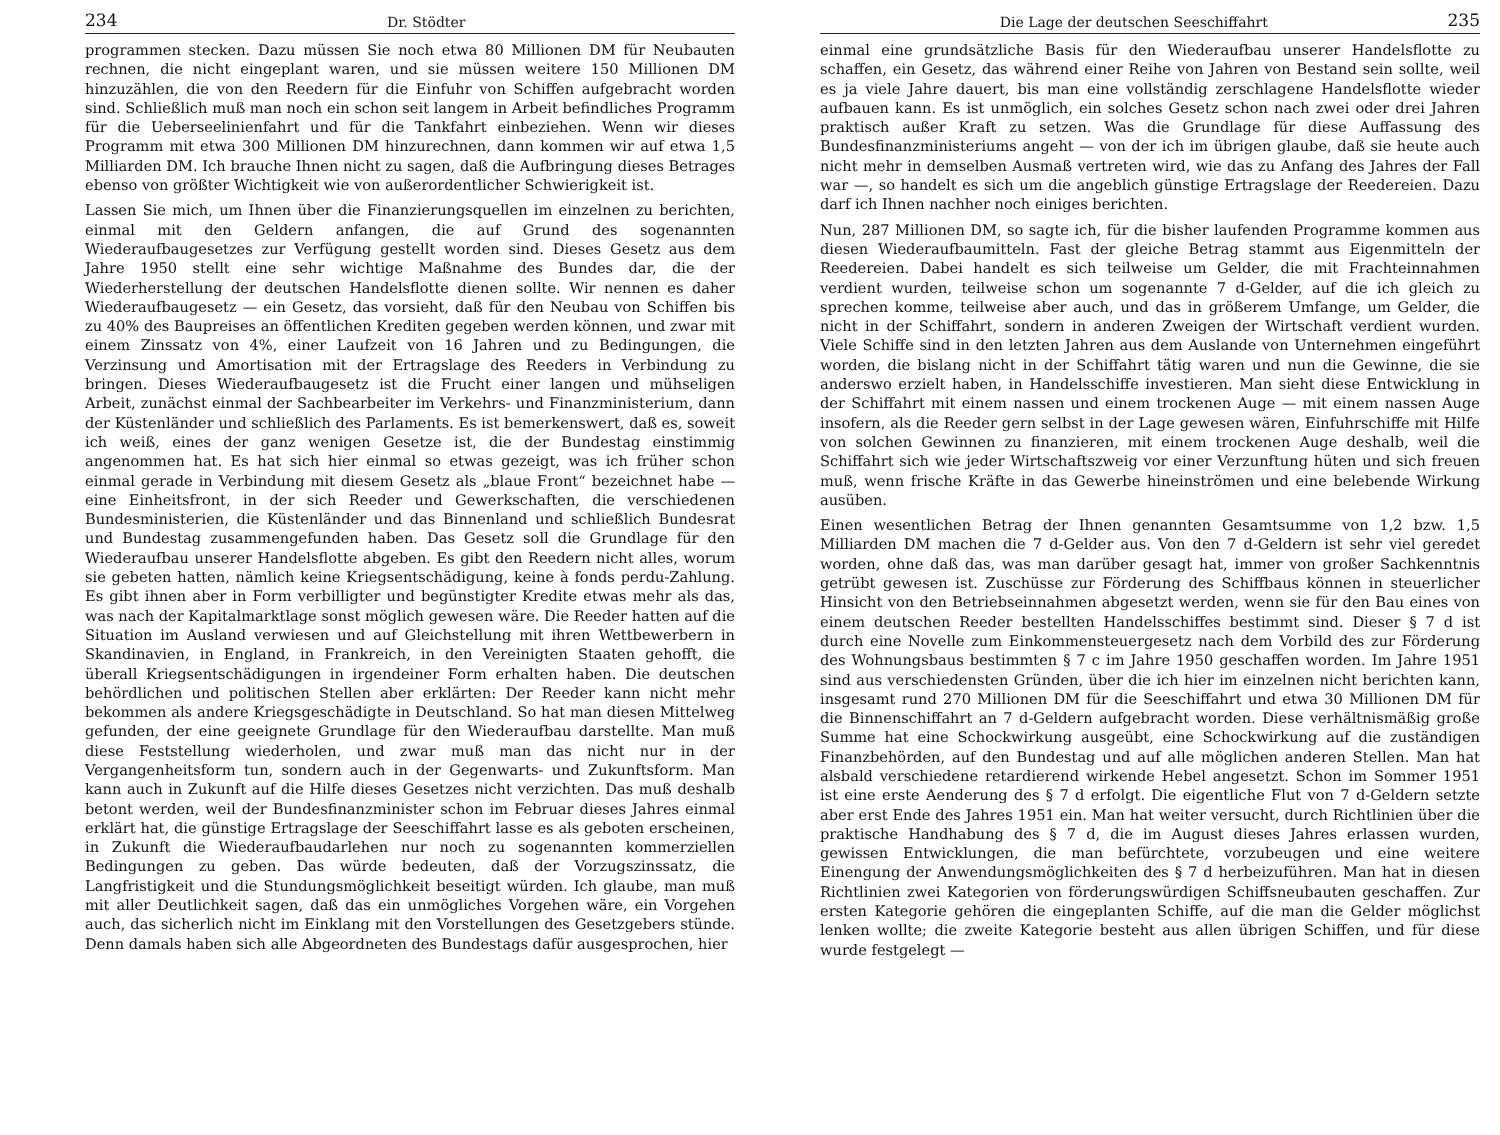234 Dr. Stödter
programmen stecken. Dazu müssen Sie noch etwa 80 Millionen DM für Neubauten rechnen, die nicht eingeplant waren, und sie müssen weitere 150 Millionen DM hinzuzählen, die von den Reedern für die Einfuhr von Schiffen aufgebracht worden sind. Schließlich muß man noch ein schon seit langem in Arbeit befindliches Programm für die Ueberseelinienfahrt und für die Tankfahrt einbeziehen. Wenn wir dieses Programm mit etwa 300 Millionen DM hinzurechnen, dann kommen wir auf etwa 1,5 Milliarden DM. Ich brauche Ihnen nicht zu sagen, daß die Aufbringung dieses Betrages ebenso von größter Wichtigkeit wie von außerordentlicher Schwierigkeit ist.
Lassen Sie mich, um Ihnen über die Finanzierungsquellen im einzelnen zu berichten, einmal mit den Geldern anfangen, die auf Grund des sogenannten Wiederaufbaugesetzes zur Verfügung gestellt worden sind. Dieses Gesetz aus dem Jahre 1950 stellt eine sehr wichtige Maßnahme des Bundes dar, die der Wiederherstellung der deutschen Handelsflotte dienen sollte. Wir nennen es daher Wiederaufbaugesetz — ein Gesetz, das vorsieht, daß für den Neubau von Schiffen bis zu 40% des Baupreises an öffentlichen Krediten gegeben werden können, und zwar mit einem Zinssatz von 4%, einer Laufzeit von 16 Jahren und zu Bedingungen, die Verzinsung und Amortisation mit der Ertragslage des Reeders in Verbindung zu bringen. Dieses Wiederaufbaugesetz ist die Frucht einer langen und mühseligen Arbeit, zunächst einmal der Sachbearbeiter im Verkehrs- und Finanzministerium, dann der Küstenländer und schließlich des Parlaments. Es ist bemerkenswert, daß es, soweit ich weiß, eines der ganz wenigen Gesetze ist, die der Bundestag einstimmig angenommen hat. Es hat sich hier einmal so etwas gezeigt, was ich früher schon einmal gerade in Verbindung mit diesem Gesetz als „blaue Front“ bezeichnet habe — eine Einheitsfront, in der sich Reeder und Gewerkschaften, die verschiedenen Bundesministerien, die Küstenländer und das Binnenland und schließlich Bundesrat und Bundestag zusammengefunden haben. Das Gesetz soll die Grundlage für den Wiederaufbau unserer Handelsflotte abgeben. Es gibt den Reedern nicht alles, worum sie gebeten hatten, nämlich keine Kriegsentschädigung, keine à fonds perdu-Zahlung. Es gibt ihnen aber in Form verbilligter und begünstigter Kredite etwas mehr als das, was nach der Kapitalmarktlage sonst möglich gewesen wäre. Die Reeder hatten auf die Situation im Ausland verwiesen und auf Gleichstellung mit ihren Wettbewerbern in Skandinavien, in England, in Frankreich, in den Vereinigten Staaten gehofft, die überall Kriegsentschädigungen in irgendeiner Form erhalten haben. Die deutschen behördlichen und politischen Stellen aber erklärten: Der Reeder kann nicht mehr bekommen als andere Kriegsgeschädigte in Deutschland. So hat man diesen Mittelweg gefunden, der eine geeignete Grundlage für den Wiederaufbau darstellte. Man muß diese Feststellung wiederholen, und zwar muß man das nicht nur in der Vergangenheitsform tun, sondern auch in der Gegenwarts- und Zukunftsform. Man kann auch in Zukunft auf die Hilfe dieses Gesetzes nicht verzichten. Das muß deshalb betont werden, weil der Bundesfinanzminister schon im Februar dieses Jahres einmal erklärt hat, die günstige Ertragslage der Seeschiffahrt lasse es als geboten erscheinen, in Zukunft die Wiederaufbaudarlehen nur noch zu sogenannten kommerziellen Bedingungen zu geben. Das würde bedeuten, daß der Vorzugszinssatz, die Langfristigkeit und die Stundungsmöglichkeit beseitigt würden. Ich glaube, man muß mit aller Deutlichkeit sagen, daß das ein unmögliches Vorgehen wäre, ein Vorgehen auch, das sicherlich nicht im Einklang mit den Vorstellungen des Gesetzgebers stünde. Denn damals haben sich alle Abgeordneten des Bundestags dafür ausgesprochen, hier
Die Lage der deutschen Seeschiffahrt 235
einmal eine grundsätzliche Basis für den Wiederaufbau unserer Handelsflotte zu schaffen, ein Gesetz, das während einer Reihe von Jahren von Bestand sein sollte, weil es ja viele Jahre dauert, bis man eine vollständig zerschlagene Handelsflotte wieder aufbauen kann. Es ist unmöglich, ein solches Gesetz schon nach zwei oder drei Jahren praktisch außer Kraft zu setzen. Was die Grundlage für diese Auffassung des Bundesfinanzministeriums angeht — von der ich im übrigen glaube, daß sie heute auch nicht mehr in demselben Ausmaß vertreten wird, wie das zu Anfang des Jahres der Fall war —, so handelt es sich um die angeblich günstige Ertragslage der Reedereien. Dazu darf ich Ihnen nachher noch einiges berichten.
Nun, 287 Millionen DM, so sagte ich, für die bisher laufenden Programme kommen aus diesen Wiederaufbaumitteln. Fast der gleiche Betrag stammt aus Eigenmitteln der Reedereien. Dabei handelt es sich teilweise um Gelder, die mit Frachteinnahmen verdient wurden, teilweise schon um sogenannte 7 d-Gelder, auf die ich gleich zu sprechen komme, teilweise aber auch, und das in größerem Umfange, um Gelder, die nicht in der Schiffahrt, sondern in anderen Zweigen der Wirtschaft verdient wurden. Viele Schiffe sind in den letzten Jahren aus dem Auslande von Unternehmen eingeführt worden, die bislang nicht in der Schiffahrt tätig waren und nun die Gewinne, die sie anderswo erzielt haben, in Handelsschiffe investieren. Man sieht diese Entwicklung in der Schiffahrt mit einem nassen und einem trockenen Auge — mit einem nassen Auge insofern, als die Reeder gern selbst in der Lage gewesen wären, Einfuhrschiffe mit Hilfe von solchen Gewinnen zu finanzieren, mit einem trockenen Auge deshalb, weil die Schiffahrt sich wie jeder Wirtschaftszweig vor einer Verzunftung hüten und sich freuen muß, wenn frische Kräfte in das Gewerbe hineinströmen und eine belebende Wirkung ausüben.
Einen wesentlichen Betrag der Ihnen genannten Gesamtsumme von 1,2 bzw. 1,5 Milliarden DM machen die 7 d-Gelder aus. Von den 7 d-Geldern ist sehr viel geredet worden, ohne daß das, was man darüber gesagt hat, immer von großer Sachkenntnis getrübt gewesen ist. Zuschüsse zur Förderung des Schiffbaus können in steuerlicher Hinsicht von den Betriebseinnahmen abgesetzt werden, wenn sie für den Bau eines von einem deutschen Reeder bestellten Handelsschiffes bestimmt sind. Dieser § 7 d ist durch eine Novelle zum Einkommensteuergesetz nach dem Vorbild des zur Förderung des Wohnungsbaus bestimmten § 7 c im Jahre 1950 geschaffen worden. Im Jahre 1951 sind aus verschiedensten Gründen, über die ich hier im einzelnen nicht berichten kann, insgesamt rund 270 Millionen DM für die Seeschiffahrt und etwa 30 Millionen DM für die Binnenschiffahrt an 7 d-Geldern aufgebracht worden. Diese verhältnismäßig große Summe hat eine Schockwirkung ausgeübt, eine Schockwirkung auf die zuständigen Finanzbehörden, auf den Bundestag und auf alle möglichen anderen Stellen. Man hat alsbald verschiedene retardierend wirkende Hebel angesetzt. Schon im Sommer 1951 ist eine erste Aenderung des § 7 d erfolgt. Die eigentliche Flut von 7 d-Geldern setzte aber erst Ende des Jahres 1951 ein. Man hat weiter versucht, durch Richtlinien über die praktische Handhabung des § 7 d, die im August dieses Jahres erlassen wurden, gewissen Entwicklungen, die man befürchtete, vorzubeugen und eine weitere Einengung der Anwendungsmöglichkeiten des § 7 d herbeizuführen. Man hat in diesen Richtlinien zwei Kategorien von förderungswürdigen Schiffsneubauten geschaffen. Zur ersten Kategorie gehören die eingeplanten Schiffe, auf die man die Gelder möglichst lenken wollte; die zweite Kategorie besteht aus allen übrigen Schiffen, und für diese wurde festgelegt —